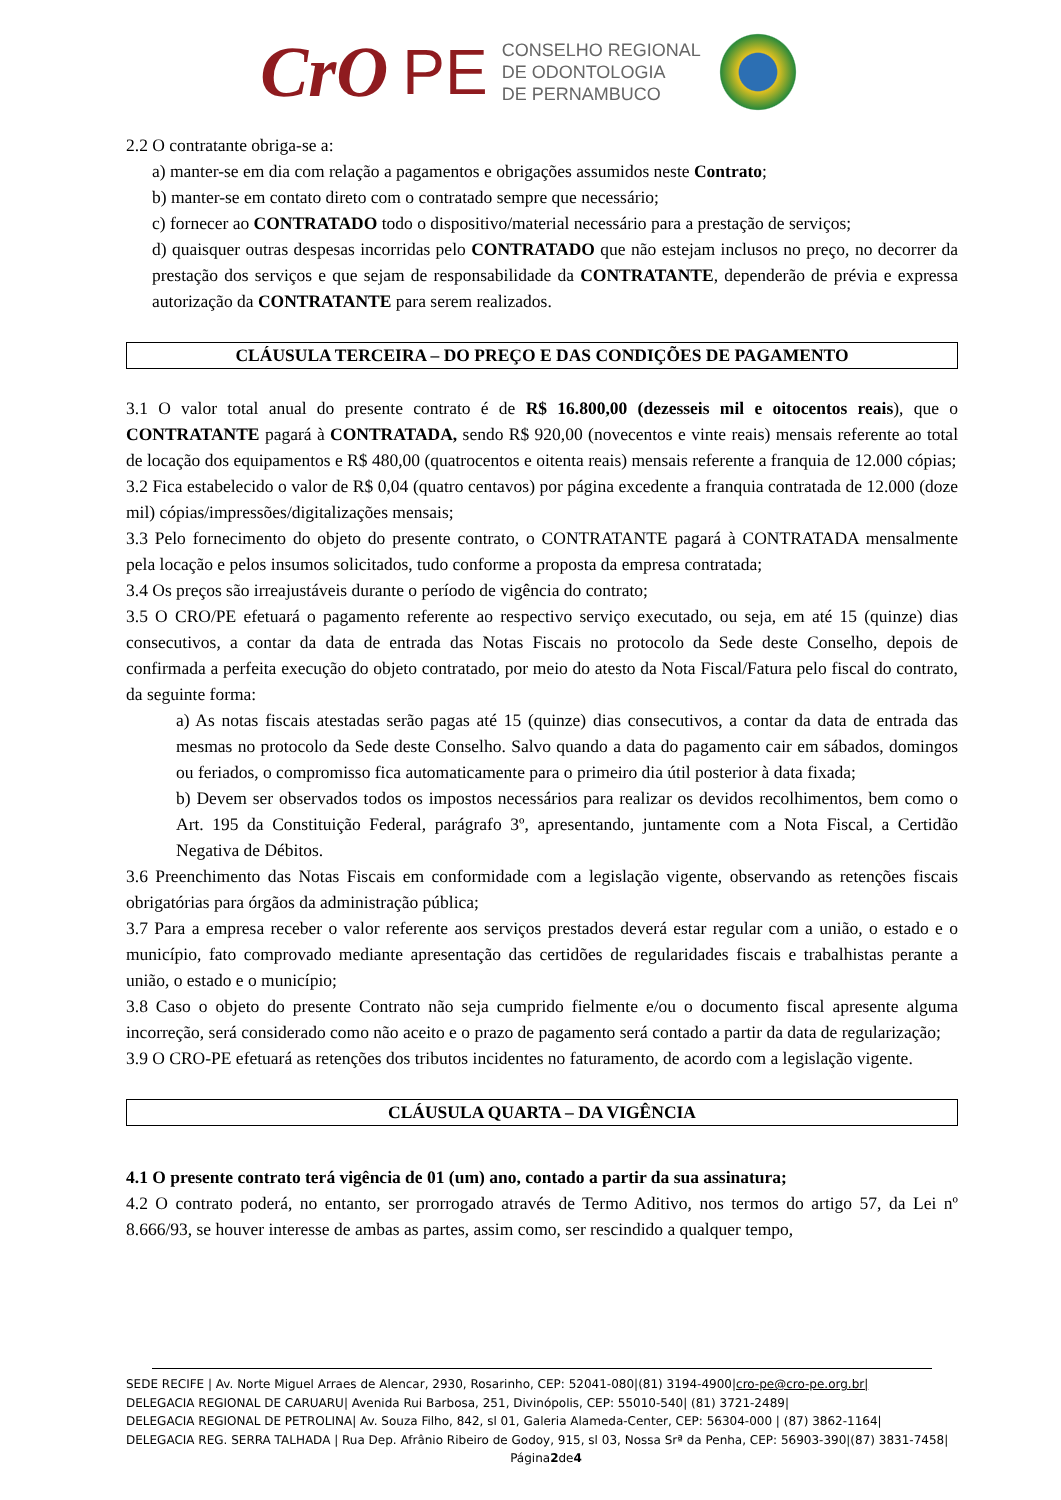CrO PE
CONSELHO REGIONAL
DE ODONTOLOGIA
DE PERNAMBUCO
2.2 O contratante obriga-se a:
a) manter-se em dia com relação a pagamentos e obrigações assumidos neste Contrato;
b) manter-se em contato direto com o contratado sempre que necessário;
c) fornecer ao CONTRATADO todo o dispositivo/material necessário para a prestação de serviços;
d) quaisquer outras despesas incorridas pelo CONTRATADO que não estejam inclusos no preço, no decorrer da prestação dos serviços e que sejam de responsabilidade da CONTRATANTE, dependerão de prévia e expressa autorização da CONTRATANTE para serem realizados.
CLÁUSULA TERCEIRA – DO PREÇO E DAS CONDIÇÕES DE PAGAMENTO
3.1 O valor total anual do presente contrato é de R$ 16.800,00 (dezesseis mil e oitocentos reais), que o CONTRATANTE pagará à CONTRATADA, sendo R$ 920,00 (novecentos e vinte reais) mensais referente ao total de locação dos equipamentos e R$ 480,00 (quatrocentos e oitenta reais) mensais referente a franquia de 12.000 cópias;
3.2 Fica estabelecido o valor de R$ 0,04 (quatro centavos) por página excedente a franquia contratada de 12.000 (doze mil) cópias/impressões/digitalizações mensais;
3.3 Pelo fornecimento do objeto do presente contrato, o CONTRATANTE pagará à CONTRATADA mensalmente pela locação e pelos insumos solicitados, tudo conforme a proposta da empresa contratada;
3.4 Os preços são irreajustáveis durante o período de vigência do contrato;
3.5 O CRO/PE efetuará o pagamento referente ao respectivo serviço executado, ou seja, em até 15 (quinze) dias consecutivos, a contar da data de entrada das Notas Fiscais no protocolo da Sede deste Conselho, depois de confirmada a perfeita execução do objeto contratado, por meio do atesto da Nota Fiscal/Fatura pelo fiscal do contrato, da seguinte forma:
a) As notas fiscais atestadas serão pagas até 15 (quinze) dias consecutivos, a contar da data de entrada das mesmas no protocolo da Sede deste Conselho. Salvo quando a data do pagamento cair em sábados, domingos ou feriados, o compromisso fica automaticamente para o primeiro dia útil posterior à data fixada;
b) Devem ser observados todos os impostos necessários para realizar os devidos recolhimentos, bem como o Art. 195 da Constituição Federal, parágrafo 3º, apresentando, juntamente com a Nota Fiscal, a Certidão Negativa de Débitos.
3.6 Preenchimento das Notas Fiscais em conformidade com a legislação vigente, observando as retenções fiscais obrigatórias para órgãos da administração pública;
3.7 Para a empresa receber o valor referente aos serviços prestados deverá estar regular com a união, o estado e o município, fato comprovado mediante apresentação das certidões de regularidades fiscais e trabalhistas perante a união, o estado e o município;
3.8 Caso o objeto do presente Contrato não seja cumprido fielmente e/ou o documento fiscal apresente alguma incorreção, será considerado como não aceito e o prazo de pagamento será contado a partir da data de regularização;
3.9 O CRO-PE efetuará as retenções dos tributos incidentes no faturamento, de acordo com a legislação vigente.
CLÁUSULA QUARTA – DA VIGÊNCIA
4.1 O presente contrato terá vigência de 01 (um) ano, contado a partir da sua assinatura;
4.2 O contrato poderá, no entanto, ser prorrogado através de Termo Aditivo, nos termos do artigo 57, da Lei nº 8.666/93, se houver interesse de ambas as partes, assim como, ser rescindido a qualquer tempo,
SEDE RECIFE | Av. Norte Miguel Arraes de Alencar, 2930, Rosarinho, CEP: 52041-080|(81) 3194-4900|cro-pe@cro-pe.org.br|
DELEGACIA REGIONAL DE CARUARU| Avenida Rui Barbosa, 251, Divinópolis, CEP: 55010-540| (81) 3721-2489|
DELEGACIA REGIONAL DE PETROLINA| Av. Souza Filho, 842, sl 01, Galeria Alameda-Center, CEP: 56304-000 | (87) 3862-1164|
DELEGACIA REG. SERRA TALHADA | Rua Dep. Afrânio Ribeiro de Godoy, 915, sl 03, Nossa Srª da Penha, CEP: 56903-390|(87) 3831-7458|
Página2de4